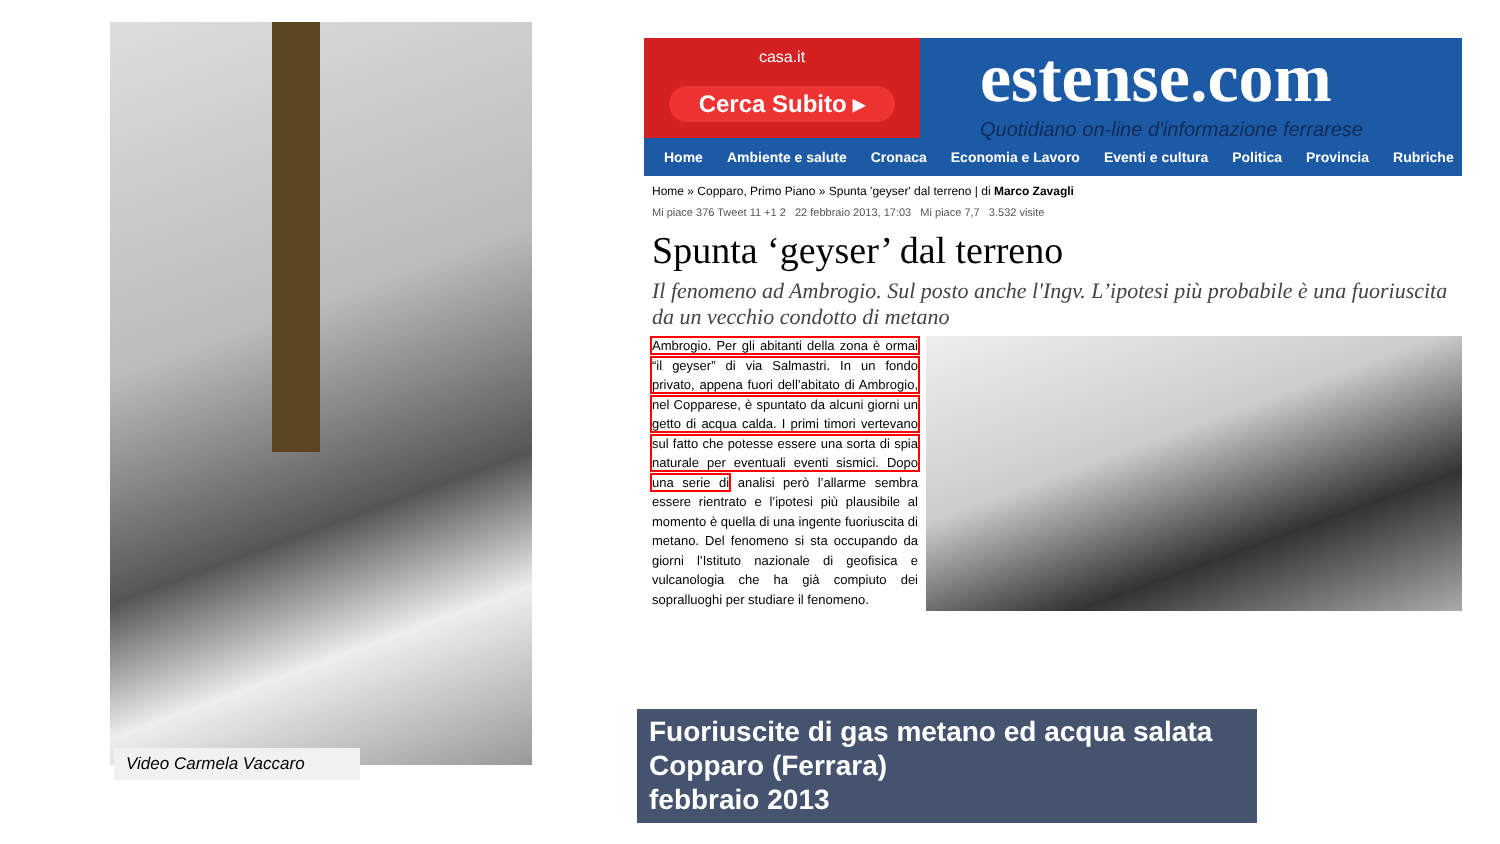Video Carmela Vaccaro
casa.it
Cerca Subito ▸
estense.com
Quotidiano on-line d'informazione ferrarese
Home Ambiente e salute Cronaca Economia e Lavoro Eventi e cultura Politica Provincia Rubriche
Home » Copparo, Primo Piano » Spunta 'geyser' dal terreno | di Marco Zavagli
Mi piace 376 Tweet 11 +1 2 22 febbraio 2013, 17:03 Mi piace 7,7 3.532 visite
Spunta ‘geyser’ dal terreno
Il fenomeno ad Ambrogio. Sul posto anche l'Ingv. L’ipotesi più probabile è una fuoriuscita da un vecchio condotto di metano
Ambrogio. Per gli abitanti della zona è ormai “il geyser” di via Salmastri. In un fondo privato, appena fuori dell’abitato di Ambrogio, nel Copparese, è spuntato da alcuni giorni un getto di acqua calda. I primi timori vertevano sul fatto che potesse essere una sorta di spia naturale per eventuali eventi sismici. Dopo una serie di analisi però l’allarme sembra essere rientrato e l’ipotesi più plausibile al momento è quella di una ingente fuoriuscita di metano. Del fenomeno si sta occupando da giorni l’Istituto nazionale di geofisica e vulcanologia che ha già compiuto dei sopralluoghi per studiare il fenomeno.
Fuoriuscite di gas metano ed acqua salata
Copparo (Ferrara)
febbraio 2013